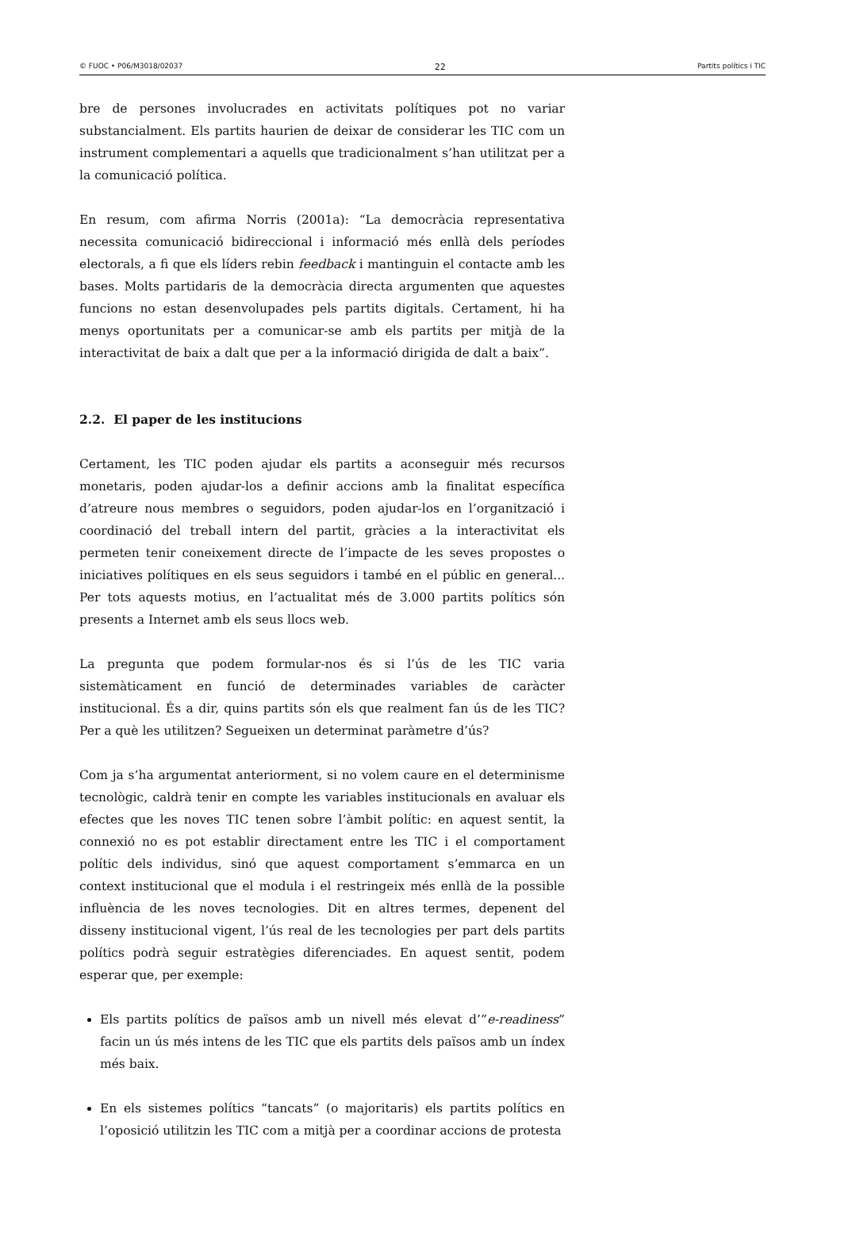© FUOC • P06/M3018/02037 22 Partits polítics i TIC
bre de persones involucrades en activitats polítiques pot no variar substancialment. Els partits haurien de deixar de considerar les TIC com un instrument complementari a aquells que tradicionalment s’han utilitzat per a la comunicació política.
En resum, com afirma Norris (2001a): “La democràcia representativa necessita comunicació bidireccional i informació més enllà dels períodes electorals, a fi que els líders rebin feedback i mantinguin el contacte amb les bases. Molts partidaris de la democràcia directa argumenten que aquestes funcions no estan desenvolupades pels partits digitals. Certament, hi ha menys oportunitats per a comunicar-se amb els partits per mitjà de la interactivitat de baix a dalt que per a la informació dirigida de dalt a baix”.
2.2. El paper de les institucions
Certament, les TIC poden ajudar els partits a aconseguir més recursos monetaris, poden ajudar-los a definir accions amb la finalitat específica d’atreure nous membres o seguidors, poden ajudar-los en l’organització i coordinació del treball intern del partit, gràcies a la interactivitat els permeten tenir coneixement directe de l’impacte de les seves propostes o iniciatives polítiques en els seus seguidors i també en el públic en general... Per tots aquests motius, en l’actualitat més de 3.000 partits polítics són presents a Internet amb els seus llocs web.
La pregunta que podem formular-nos és si l’ús de les TIC varia sistemàticament en funció de determinades variables de caràcter institucional. És a dir, quins partits són els que realment fan ús de les TIC? Per a què les utilitzen? Segueixen un determinat paràmetre d’ús?
Com ja s’ha argumentat anteriorment, si no volem caure en el determinisme tecnològic, caldrà tenir en compte les variables institucionals en avaluar els efectes que les noves TIC tenen sobre l’àmbit polític: en aquest sentit, la connexió no es pot establir directament entre les TIC i el comportament polític dels individus, sinó que aquest comportament s’emmarca en un context institucional que el modula i el restringeix més enllà de la possible influència de les noves tecnologies. Dit en altres termes, depenent del disseny institucional vigent, l’ús real de les tecnologies per part dels partits polítics podrà seguir estratègies diferenciades. En aquest sentit, podem esperar que, per exemple:
Els partits polítics de països amb un nivell més elevat d’”e-readiness” facin un ús més intens de les TIC que els partits dels països amb un índex més baix.
En els sistemes polítics “tancats” (o majoritaris) els partits polítics en l’oposició utilitzin les TIC com a mitjà per a coordinar accions de protesta